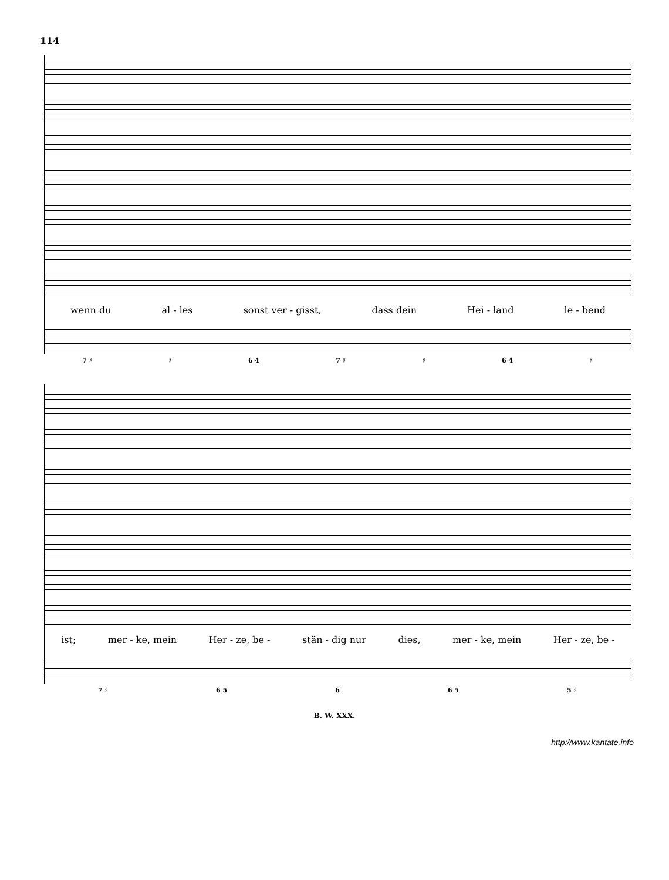114
wenn du al - les sonst ver - gisst, dass dein Hei - land le - bend
7 ♯ ♯ 6 4 7 ♯ ♯ 6 4 ♯
ist; mer - ke, mein Her - ze, be - stän - dig nur dies, mer - ke, mein Her - ze, be -
7 ♯ 6 5 6 6 5 5 ♯
B. W. XXX.
http://www.kantate.info